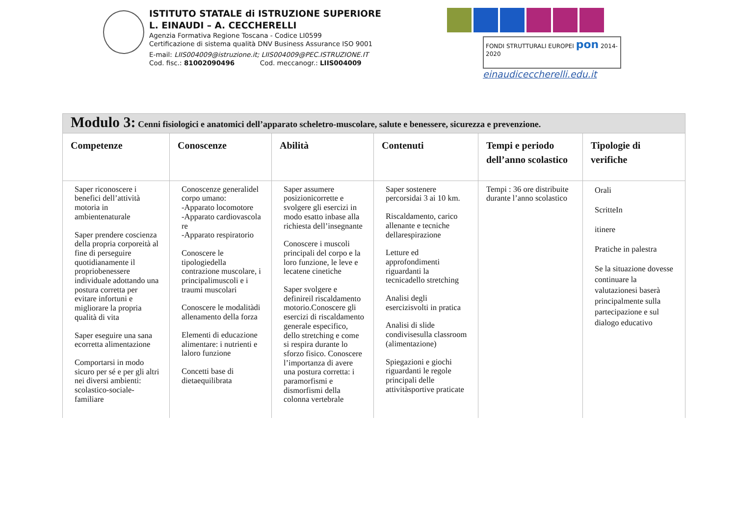ISTITUTO STATALE di ISTRUZIONE SUPERIORE
L. EINAUDI – A. CECCHERELLI
Agenzia Formativa Regione Toscana - Codice LI0599
Certificazione di sistema qualità DNV Business Assurance ISO 9001
E-mail: LIIS004009@istruzione.it; LIIS004009@PEC.ISTRUZIONE.IT
Cod. fisc.: 81002090496 Cod. meccanogr.: LIIS004009
FONDI STRUTTURALI EUROPEI pon 2014-2020
einaudiceccherelli.edu.it
| Modulo 3: Cenni fisiologici e anatomici dell’apparato scheletro-muscolare, salute e benessere, sicurezza e prevenzione. | | | | | |
| Competenze | Conoscenze | Abilità | Contenuti | Tempi e periodo dell’anno scolastico | Tipologie di verifiche |
| Saper riconoscere i benefici dell’attività motoria in ambientenaturale Saper prendere coscienza della propria corporeità al fine di perseguire quotidianamente il propriobenessere individuale adottando una postura corretta per evitare infortuni e migliorare la propria qualità di vita Saper eseguire una sana ecorretta alimentazione Comportarsi in modo sicuro per sé e per gli altri nei diversi ambienti: scolastico-sociale-familiare | Conoscenze generalidel corpo umano: -Apparato locomotore -Apparato cardiovascola re -Apparato respiratorio Conoscere le tipologiedella contrazione muscolare, i principalimuscoli e i traumi muscolari Conoscere le modalitàdi allenamento della forza Elementi di educazione alimentare: i nutrienti e laloro funzione Concetti base di dietaequilibrata | Saper assumere posizionicorrette e svolgere gli esercizi in modo esatto inbase alla richiesta dell’insegnante Conoscere i muscoli principali del corpo e la loro funzione, le leve e lecatene cinetiche Saper svolgere e definireil riscaldamento motorio.Conoscere gli esercizi di riscaldamento generale especifico, dello stretching e come si respira durante lo sforzo fisico. Conoscere l’importanza di avere una postura corretta: i paramorfismi e dismorfismi della colonna vertebrale | Saper sostenere percorsidai 3 ai 10 km. Riscaldamento, carico allenante e tecniche dellarespirazione Letture ed approfondimenti riguardanti la tecnicadello stretching Analisi degli esercizisvolti in pratica Analisi di slide condivisesulla classroom (alimentazione) Spiegazioni e giochi riguardanti le regole principali delle attivitàsportive praticate | Tempi : 36 ore distribuite durante l’anno scolastico | Orali ScritteIn itinere Pratiche in palestra Se la situazione dovesse continuare la valutazionesi baserà principalmente sulla partecipazione e sul dialogo educativo |